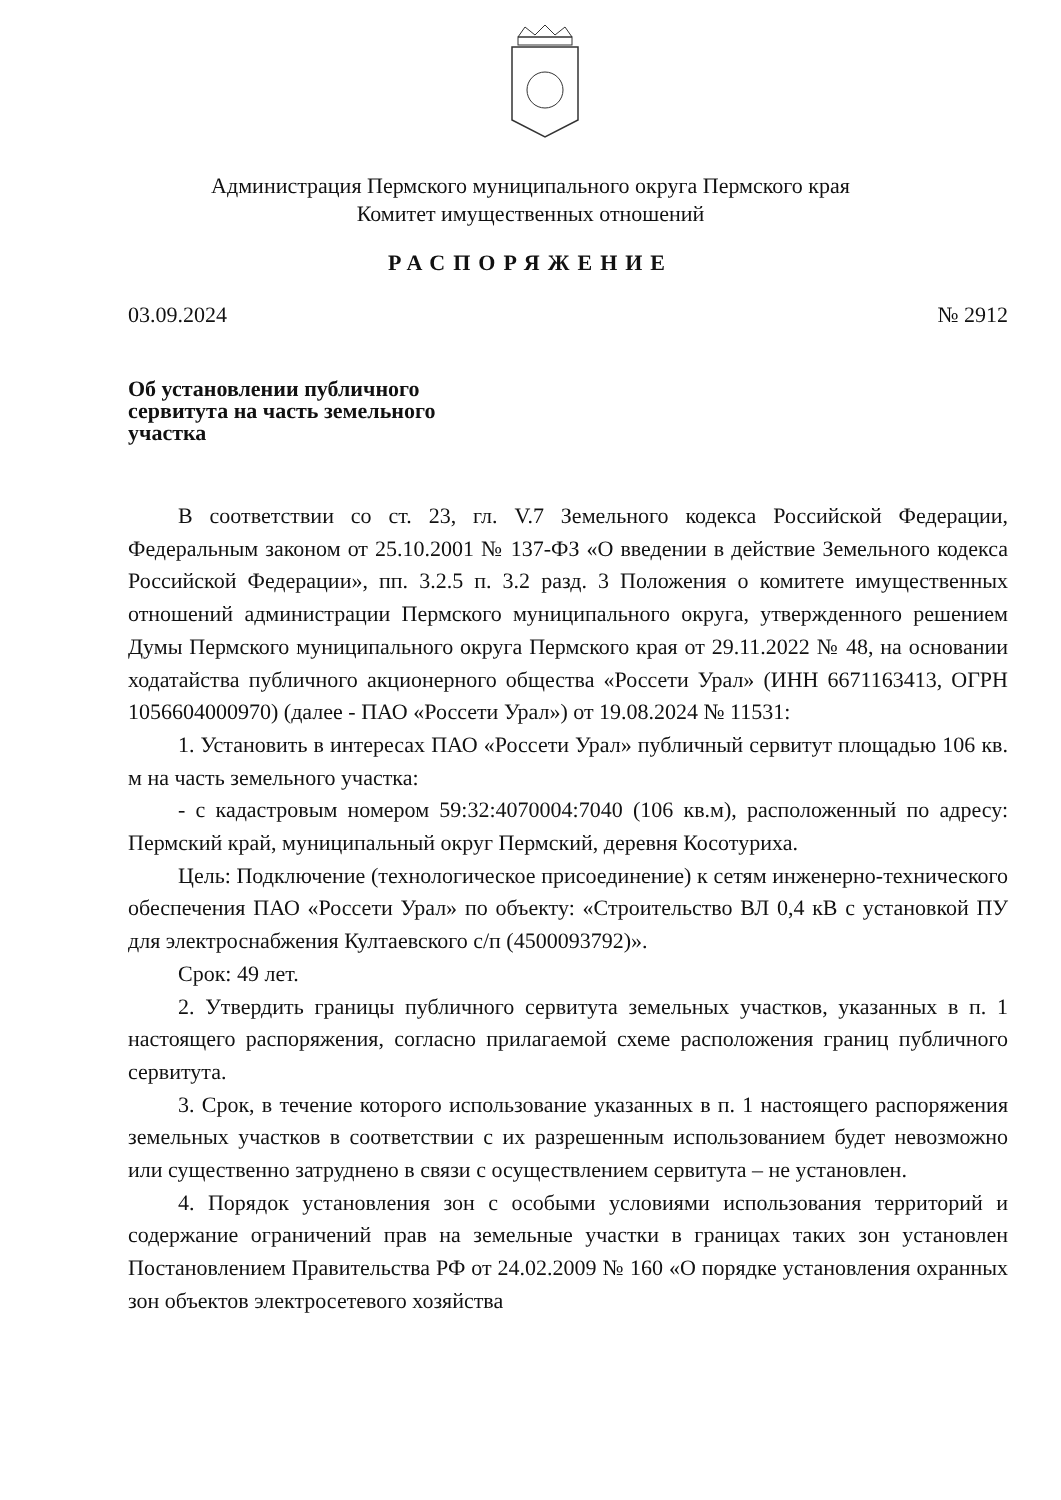Администрация Пермского муниципального округа Пермского края
Комитет имущественных отношений
РАСПОРЯЖЕНИЕ
03.09.2024 № 2912
Об установлении публичного
сервитута на часть земельного
участка
В соответствии со ст. 23, гл. V.7 Земельного кодекса Российской Федерации, Федеральным законом от 25.10.2001 № 137-ФЗ «О введении в действие Земельного кодекса Российской Федерации», пп. 3.2.5 п. 3.2 разд. 3 Положения о комитете имущественных отношений администрации Пермского муниципального округа, утвержденного решением Думы Пермского муниципального округа Пермского края от 29.11.2022 № 48, на основании ходатайства публичного акционерного общества «Россети Урал» (ИНН 6671163413, ОГРН 1056604000970) (далее - ПАО «Россети Урал») от 19.08.2024 № 11531:
1. Установить в интересах ПАО «Россети Урал» публичный сервитут площадью 106 кв. м на часть земельного участка:
- с кадастровым номером 59:32:4070004:7040 (106 кв.м), расположенный по адресу: Пермский край, муниципальный округ Пермский, деревня Косотуриха.
Цель: Подключение (технологическое присоединение) к сетям инженерно-технического обеспечения ПАО «Россети Урал» по объекту: «Строительство ВЛ 0,4 кВ с установкой ПУ для электроснабжения Култаевского с/п (4500093792)».
Срок: 49 лет.
2. Утвердить границы публичного сервитута земельных участков, указанных в п. 1 настоящего распоряжения, согласно прилагаемой схеме расположения границ публичного сервитута.
3. Срок, в течение которого использование указанных в п. 1 настоящего распоряжения земельных участков в соответствии с их разрешенным использованием будет невозможно или существенно затруднено в связи с осуществлением сервитута – не установлен.
4. Порядок установления зон с особыми условиями использования территорий и содержание ограничений прав на земельные участки в границах таких зон установлен Постановлением Правительства РФ от 24.02.2009 № 160 «О порядке установления охранных зон объектов электросетевого хозяйства